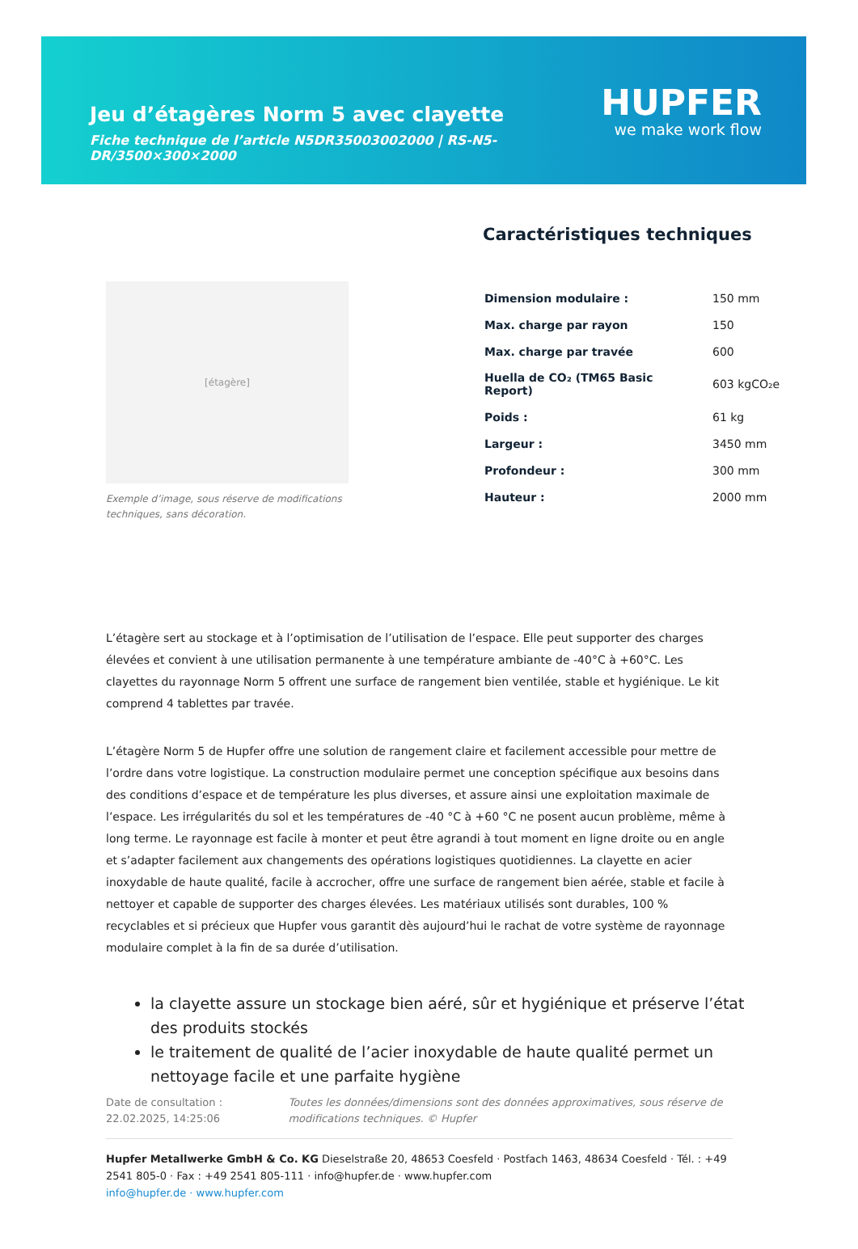Jeu d’étagères Norm 5 avec clayette
Fiche technique de l’article N5DR35003002000 | RS-N5-DR/3500×300×2000
HUPFER
we make work flow
[étagère]
Exemple d’image, sous réserve de modifications techniques, sans décoration.
Caractéristiques techniques
| Dimension modulaire : | 150 mm |
| Max. charge par rayon | 150 |
| Max. charge par travée | 600 |
| Huella de CO₂ (TM65 Basic Report) | 603 kgCO₂e |
| Poids : | 61 kg |
| Largeur : | 3450 mm |
| Profondeur : | 300 mm |
| Hauteur : | 2000 mm |
L’étagère sert au stockage et à l’optimisation de l’utilisation de l’espace. Elle peut supporter des charges élevées et convient à une utilisation permanente à une température ambiante de -40°C à +60°C. Les clayettes du rayonnage Norm 5 offrent une surface de rangement bien ventilée, stable et hygiénique. Le kit comprend 4 tablettes par travée.
L’étagère Norm 5 de Hupfer offre une solution de rangement claire et facilement accessible pour mettre de l’ordre dans votre logistique. La construction modulaire permet une conception spécifique aux besoins dans des conditions d’espace et de température les plus diverses, et assure ainsi une exploitation maximale de l’espace. Les irrégularités du sol et les températures de -40 °C à +60 °C ne posent aucun problème, même à long terme. Le rayonnage est facile à monter et peut être agrandi à tout moment en ligne droite ou en angle et s’adapter facilement aux changements des opérations logistiques quotidiennes. La clayette en acier inoxydable de haute qualité, facile à accrocher, offre une surface de rangement bien aérée, stable et facile à nettoyer et capable de supporter des charges élevées. Les matériaux utilisés sont durables, 100 % recyclables et si précieux que Hupfer vous garantit dès aujourd’hui le rachat de votre système de rayonnage modulaire complet à la fin de sa durée d’utilisation.
la clayette assure un stockage bien aéré, sûr et hygiénique et préserve l’état des produits stockés
le traitement de qualité de l’acier inoxydable de haute qualité permet un nettoyage facile et une parfaite hygiène
Date de consultation : 22.02.2025, 14:25:06
Toutes les données/dimensions sont des données approximatives, sous réserve de modifications techniques. © Hupfer
Hupfer Metallwerke GmbH & Co. KG Dieselstraße 20, 48653 Coesfeld · Postfach 1463, 48634 Coesfeld · Tél. : +49 2541 805-0 · Fax : +49 2541 805-111 · info@hupfer.de · www.hupfer.com
info@hupfer.de · www.hupfer.com